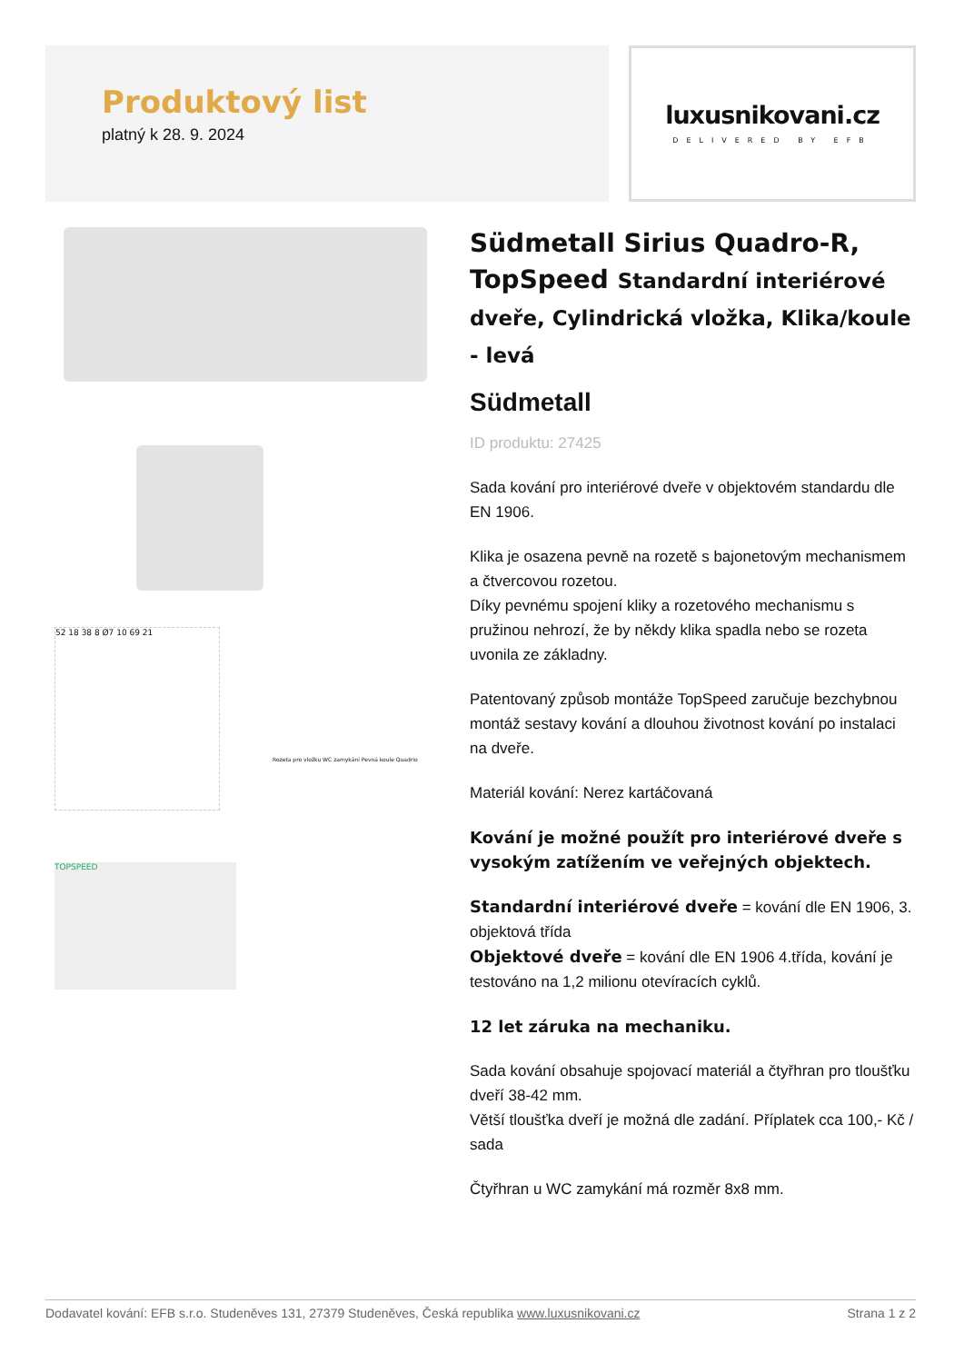Produktový list
platný k 28. 9. 2024
luxusnikovani.cz
DELIVERED BY EFB
52 18 38 8 Ø7 10 69 21
Rozeta pro vložku WC zamykání Pevná koule Quadrio
TOPSPEED
Südmetall Sirius Quadro-R, TopSpeed Standardní interiérové dveře, Cylindrická vložka, Klika/koule - levá
Südmetall
ID produktu: 27425
Sada kování pro interiérové dveře v objektovém standardu dle EN 1906.
Klika je osazena pevně na rozetě s bajonetovým mechanismem a čtvercovou rozetou.
Díky pevnému spojení kliky a rozetového mechanismu s pružinou nehrozí, že by někdy klika spadla nebo se rozeta uvonila ze základny.
Patentovaný způsob montáže TopSpeed zaručuje bezchybnou montáž sestavy kování a dlouhou životnost kování po instalaci na dveře.
Materiál kování: Nerez kartáčovaná
Kování je možné použít pro interiérové dveře s vysokým zatížením ve veřejných objektech.
Standardní interiérové dveře = kování dle EN 1906, 3. objektová třída
Objektové dveře = kování dle EN 1906 4.třída, kování je testováno na 1,2 milionu otevíracích cyklů.
12 let záruka na mechaniku.
Sada kování obsahuje spojovací materiál a čtyřhran pro tloušťku dveří 38-42 mm.
Větší tloušťka dveří je možná dle zadání. Příplatek cca 100,- Kč / sada
Čtyřhran u WC zamykání má rozměr 8x8 mm.
Dodavatel kování: EFB s.r.o. Studeněves 131, 27379 Studeněves, Česká republika www.luxusnikovani.cz Strana 1 z 2